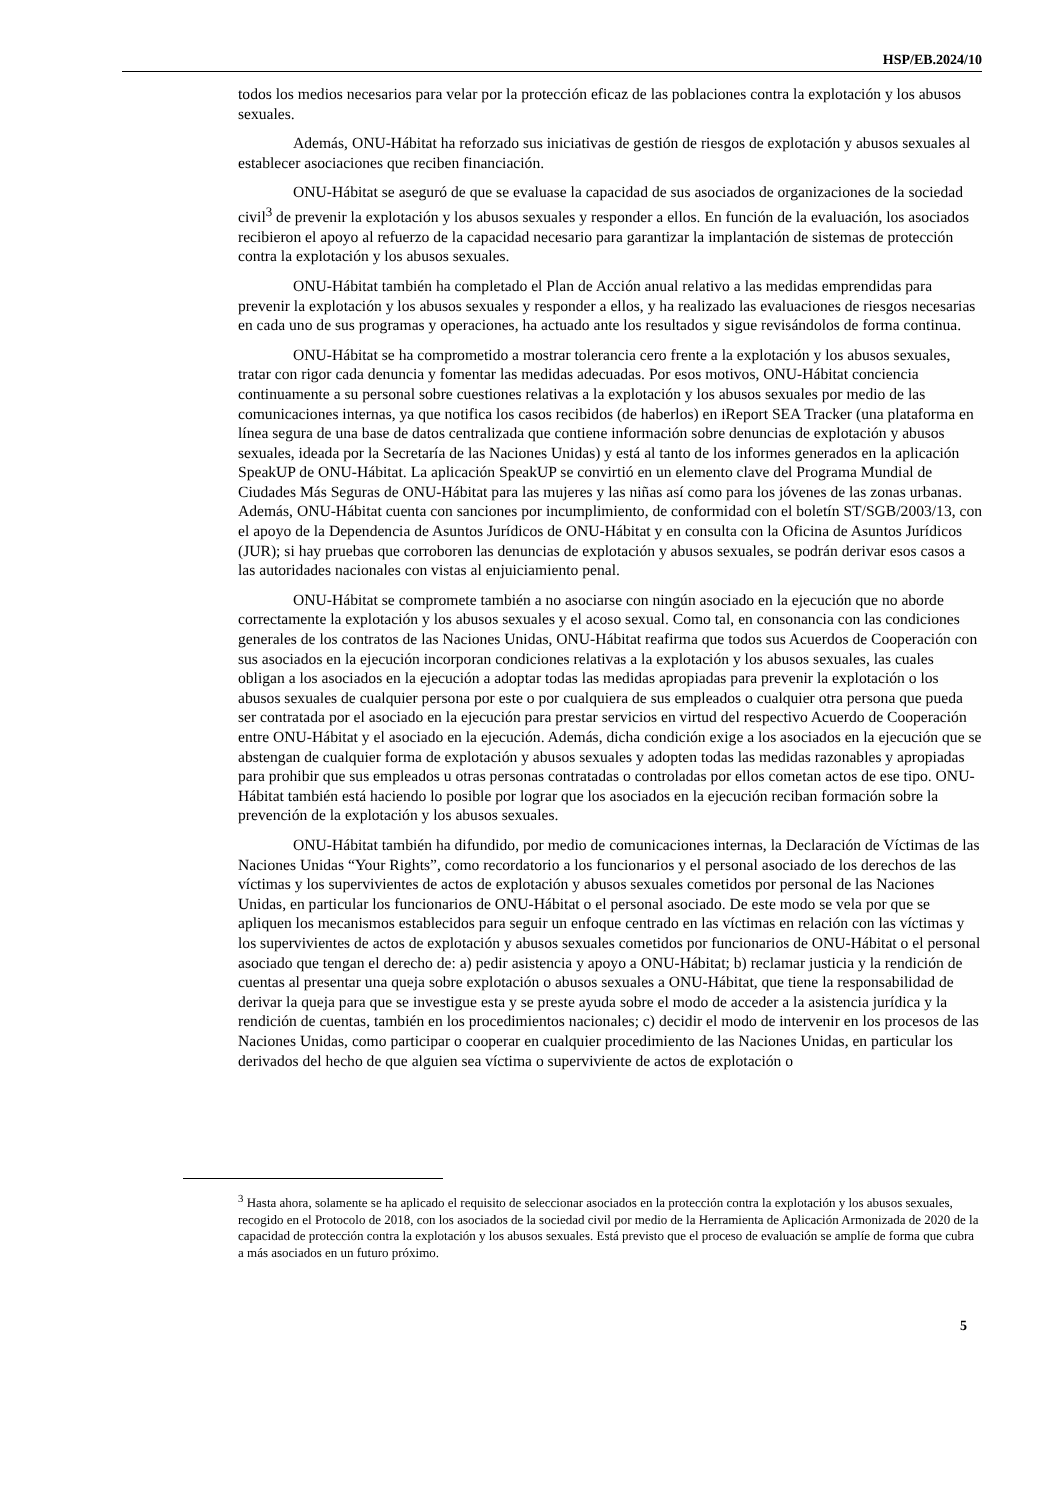HSP/EB.2024/10
todos los medios necesarios para velar por la protección eficaz de las poblaciones contra la explotación y los abusos sexuales.
Además, ONU-Hábitat ha reforzado sus iniciativas de gestión de riesgos de explotación y abusos sexuales al establecer asociaciones que reciben financiación.
ONU-Hábitat se aseguró de que se evaluase la capacidad de sus asociados de organizaciones de la sociedad civil<sup>3</sup> de prevenir la explotación y los abusos sexuales y responder a ellos. En función de la evaluación, los asociados recibieron el apoyo al refuerzo de la capacidad necesario para garantizar la implantación de sistemas de protección contra la explotación y los abusos sexuales.
ONU-Hábitat también ha completado el Plan de Acción anual relativo a las medidas emprendidas para prevenir la explotación y los abusos sexuales y responder a ellos, y ha realizado las evaluaciones de riesgos necesarias en cada uno de sus programas y operaciones, ha actuado ante los resultados y sigue revisándolos de forma continua.
ONU-Hábitat se ha comprometido a mostrar tolerancia cero frente a la explotación y los abusos sexuales, tratar con rigor cada denuncia y fomentar las medidas adecuadas. Por esos motivos, ONU-Hábitat conciencia continuamente a su personal sobre cuestiones relativas a la explotación y los abusos sexuales por medio de las comunicaciones internas, ya que notifica los casos recibidos (de haberlos) en iReport SEA Tracker (una plataforma en línea segura de una base de datos centralizada que contiene información sobre denuncias de explotación y abusos sexuales, ideada por la Secretaría de las Naciones Unidas) y está al tanto de los informes generados en la aplicación SpeakUP de ONU-Hábitat. La aplicación SpeakUP se convirtió en un elemento clave del Programa Mundial de Ciudades Más Seguras de ONU-Hábitat para las mujeres y las niñas así como para los jóvenes de las zonas urbanas. Además, ONU-Hábitat cuenta con sanciones por incumplimiento, de conformidad con el boletín ST/SGB/2003/13, con el apoyo de la Dependencia de Asuntos Jurídicos de ONU-Hábitat y en consulta con la Oficina de Asuntos Jurídicos (JUR); si hay pruebas que corroboren las denuncias de explotación y abusos sexuales, se podrán derivar esos casos a las autoridades nacionales con vistas al enjuiciamiento penal.
ONU-Hábitat se compromete también a no asociarse con ningún asociado en la ejecución que no aborde correctamente la explotación y los abusos sexuales y el acoso sexual. Como tal, en consonancia con las condiciones generales de los contratos de las Naciones Unidas, ONU-Hábitat reafirma que todos sus Acuerdos de Cooperación con sus asociados en la ejecución incorporan condiciones relativas a la explotación y los abusos sexuales, las cuales obligan a los asociados en la ejecución a adoptar todas las medidas apropiadas para prevenir la explotación o los abusos sexuales de cualquier persona por este o por cualquiera de sus empleados o cualquier otra persona que pueda ser contratada por el asociado en la ejecución para prestar servicios en virtud del respectivo Acuerdo de Cooperación entre ONU-Hábitat y el asociado en la ejecución. Además, dicha condición exige a los asociados en la ejecución que se abstengan de cualquier forma de explotación y abusos sexuales y adopten todas las medidas razonables y apropiadas para prohibir que sus empleados u otras personas contratadas o controladas por ellos cometan actos de ese tipo. ONU-Hábitat también está haciendo lo posible por lograr que los asociados en la ejecución reciban formación sobre la prevención de la explotación y los abusos sexuales.
ONU-Hábitat también ha difundido, por medio de comunicaciones internas, la Declaración de Víctimas de las Naciones Unidas “Your Rights”, como recordatorio a los funcionarios y el personal asociado de los derechos de las víctimas y los supervivientes de actos de explotación y abusos sexuales cometidos por personal de las Naciones Unidas, en particular los funcionarios de ONU-Hábitat o el personal asociado. De este modo se vela por que se apliquen los mecanismos establecidos para seguir un enfoque centrado en las víctimas en relación con las víctimas y los supervivientes de actos de explotación y abusos sexuales cometidos por funcionarios de ONU-Hábitat o el personal asociado que tengan el derecho de: a) pedir asistencia y apoyo a ONU-Hábitat; b) reclamar justicia y la rendición de cuentas al presentar una queja sobre explotación o abusos sexuales a ONU-Hábitat, que tiene la responsabilidad de derivar la queja para que se investigue esta y se preste ayuda sobre el modo de acceder a la asistencia jurídica y la rendición de cuentas, también en los procedimientos nacionales; c) decidir el modo de intervenir en los procesos de las Naciones Unidas, como participar o cooperar en cualquier procedimiento de las Naciones Unidas, en particular los derivados del hecho de que alguien sea víctima o superviviente de actos de explotación o
<sup>3</sup> Hasta ahora, solamente se ha aplicado el requisito de seleccionar asociados en la protección contra la explotación y los abusos sexuales, recogido en el Protocolo de 2018, con los asociados de la sociedad civil por medio de la Herramienta de Aplicación Armonizada de 2020 de la capacidad de protección contra la explotación y los abusos sexuales. Está previsto que el proceso de evaluación se amplíe de forma que cubra a más asociados en un futuro próximo.
5